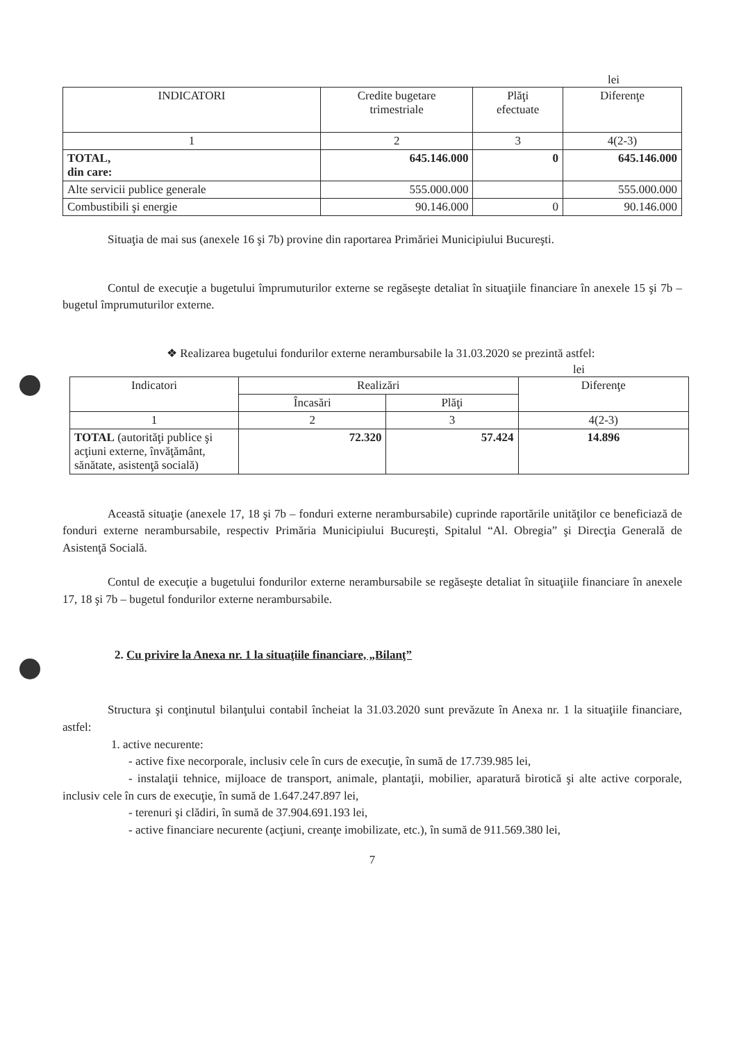lei
| INDICATORI | Credite bugetare trimestriale | Plăţi efectuate | Diferenţe |
| --- | --- | --- | --- |
| 1 | 2 | 3 | 4(2-3) |
| TOTAL, din care: | 645.146.000 | 0 | 645.146.000 |
| Alte servicii publice generale | 555.000.000 | | 555.000.000 |
| Combustibili şi energie | 90.146.000 | 0 | 90.146.000 |
Situaţia de mai sus (anexele 16 şi 7b) provine din raportarea Primăriei Municipiului Bucureşti.
Contul de execuţie a bugetului împrumuturilor externe se regăseşte detaliat în situaţiile financiare în anexele 15 şi 7b – bugetul împrumuturilor externe.
❖ Realizarea bugetului fondurilor externe nerambursabile la 31.03.2020 se prezintă astfel:
lei
| Indicatori | Realizări | | Diferenţe |
| --- | --- | --- | --- |
| | Încasări | Plăţi | |
| 1 | 2 | 3 | 4(2-3) |
| TOTAL (autorităţi publice şi acţiuni externe, învăţământ, sănătate, asistenţă socială) | 72.320 | 57.424 | 14.896 |
Această situaţie (anexele 17, 18 şi 7b – fonduri externe nerambursabile) cuprinde raportările unităţilor ce beneficiază de fonduri externe nerambursabile, respectiv Primăria Municipiului Bucureşti, Spitalul “Al. Obregia” şi Direcţia Generală de Asistenţă Socială.
Contul de execuţie a bugetului fondurilor externe nerambursabile se regăseşte detaliat în situaţiile financiare în anexele 17, 18 şi 7b – bugetul fondurilor externe nerambursabile.
2. Cu privire la Anexa nr. 1 la situaţiile financiare, „Bilanţ”
Structura şi conţinutul bilanţului contabil încheiat la 31.03.2020 sunt prevăzute în Anexa nr. 1 la situaţiile financiare, astfel:
1. active necurente:
- active fixe necorporale, inclusiv cele în curs de execuţie, în sumă de 17.739.985 lei,
- instalaţii tehnice, mijloace de transport, animale, plantaţii, mobilier, aparatură birotică şi alte active corporale, inclusiv cele în curs de execuţie, în sumă de 1.647.247.897 lei,
- terenuri şi clădiri, în sumă de 37.904.691.193 lei,
- active financiare necurente (acţiuni, creanţe imobilizate, etc.), în sumă de 911.569.380 lei,
7